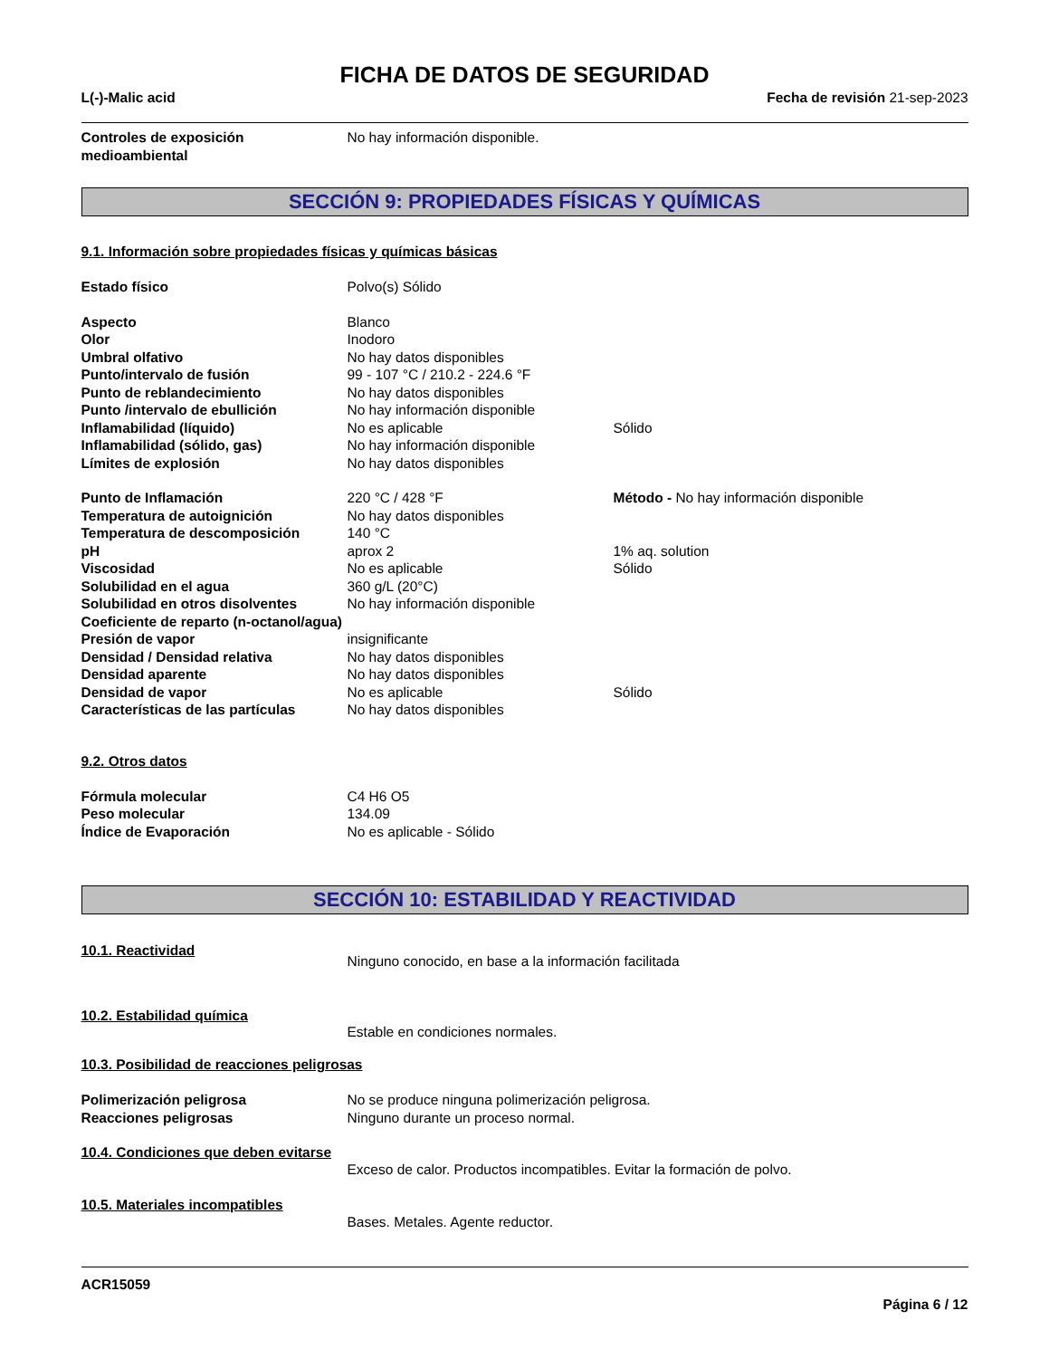FICHA DE DATOS DE SEGURIDAD
L(-)-Malic acid Fecha de revisión 21-sep-2023
| Controles de exposición medioambiental | No hay información disponible. |
SECCIÓN 9: PROPIEDADES FÍSICAS Y QUÍMICAS
9.1. Información sobre propiedades físicas y químicas básicas
| Estado físico | Polvo(s) Sólido | |
| Aspecto | Blanco | |
| Olor | Inodoro | |
| Umbral olfativo | No hay datos disponibles | |
| Punto/intervalo de fusión | 99 - 107 °C / 210.2 - 224.6 °F | |
| Punto de reblandecimiento | No hay datos disponibles | |
| Punto /intervalo de ebullición | No hay información disponible | |
| Inflamabilidad (líquido) | No es aplicable | Sólido |
| Inflamabilidad (sólido, gas) | No hay información disponible | |
| Límites de explosión | No hay datos disponibles | |
| Punto de Inflamación | 220 °C / 428 °F | Método - No hay información disponible |
| Temperatura de autoignición | No hay datos disponibles | |
| Temperatura de descomposición | 140 °C | |
| pH | aprox 2 | 1% aq. solution |
| Viscosidad | No es aplicable | Sólido |
| Solubilidad en el agua | 360 g/L (20°C) | |
| Solubilidad en otros disolventes | No hay información disponible | |
| Coeficiente de reparto (n-octanol/agua) | | |
| Presión de vapor | insignificante | |
| Densidad / Densidad relativa | No hay datos disponibles | |
| Densidad aparente | No hay datos disponibles | |
| Densidad de vapor | No es aplicable | Sólido |
| Características de las partículas | No hay datos disponibles | |
9.2. Otros datos
| Fórmula molecular | C4 H6 O5 |
| Peso molecular | 134.09 |
| Índice de Evaporación | No es aplicable - Sólido |
SECCIÓN 10: ESTABILIDAD Y REACTIVIDAD
| 10.1. Reactividad | Ninguno conocido, en base a la información facilitada |
| 10.2. Estabilidad química | Estable en condiciones normales. |
10.3. Posibilidad de reacciones peligrosas
| Polimerización peligrosa | No se produce ninguna polimerización peligrosa. |
| Reacciones peligrosas | Ninguno durante un proceso normal. |
| 10.4. Condiciones que deben evitarse | Exceso de calor. Productos incompatibles. Evitar la formación de polvo. |
| 10.5. Materiales incompatibles | Bases. Metales. Agente reductor. |
ACR15059
Página 6 / 12